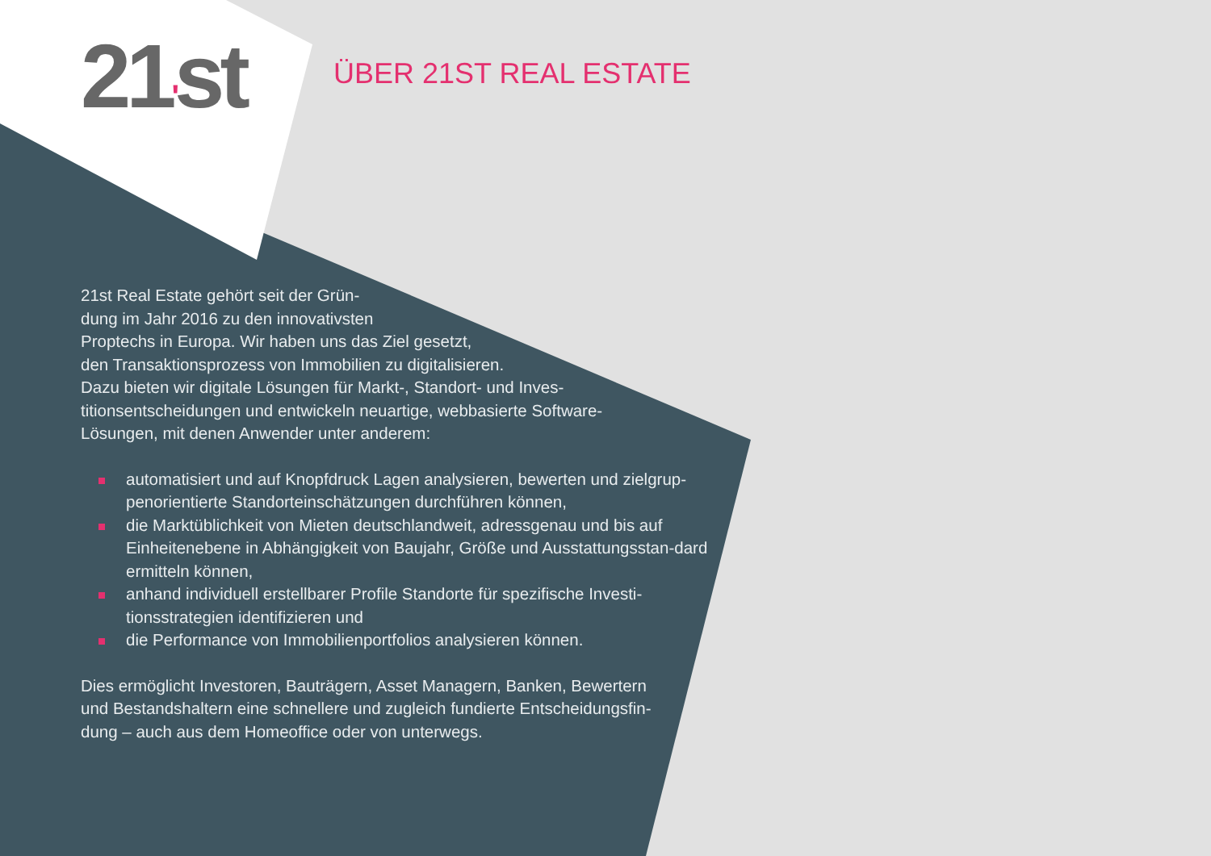21'st ÜBER 21ST REAL ESTATE
21st Real Estate gehört seit der Grün-
dung im Jahr 2016 zu den innovativsten
Proptechs in Europa. Wir haben uns das Ziel gesetzt,
den Transaktionsprozess von Immobilien zu digitalisieren.
Dazu bieten wir digitale Lösungen für Markt-, Standort- und Inves-
titionsentscheidungen und entwickeln neuartige, webbasierte Software-
Lösungen, mit denen Anwender unter anderem:
automatisiert und auf Knopfdruck Lagen analysieren, bewerten und zielgrup-penorientierte Standorteinschätzungen durchführen können,
die Marktüblichkeit von Mieten deutschlandweit, adressgenau und bis auf Einheitenebene in Abhängigkeit von Baujahr, Größe und Ausstattungsstan-dard ermitteln können,
anhand individuell erstellbarer Profile Standorte für spezifische Investi-tionsstrategien identifizieren und
die Performance von Immobilienportfolios analysieren können.
Dies ermöglicht Investoren, Bauträgern, Asset Managern, Banken, Bewertern
und Bestandshaltern eine schnellere und zugleich fundierte Entscheidungsfin-
dung – auch aus dem Homeoffice oder von unterwegs.